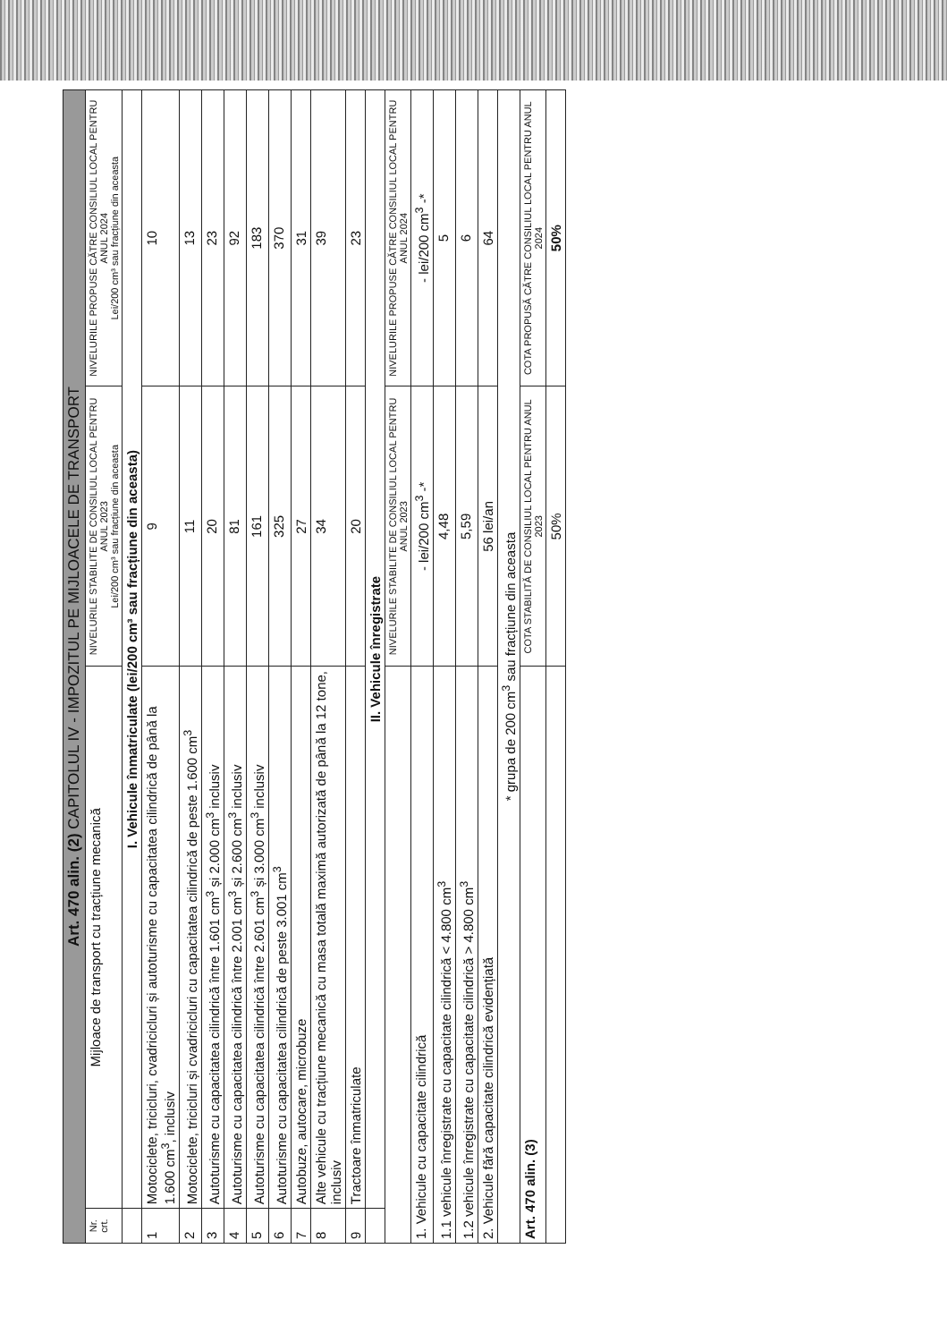| Art. 470 alin. (2) CAPITOLUL IV - IMPOZITUL PE MIJLOACELE DE TRANSPORT | | | |
| Nr. crt. | Mijloace de transport cu tracțiune mecanică | NIVELURILE STABILITE DE CONSILIUL LOCAL PENTRU ANUL 2023 Lei/200 cm³ sau fracțiune din aceasta | NIVELURILE PROPUSE CĂTRE CONSILIUL LOCAL PENTRU ANUL 2024 Lei/200 cm³ sau fracțiune din aceasta |
| | I. Vehicule înmatriculate (lei/200 cm³ sau fracțiune din aceasta) | | |
| 1 | Motociclete, tricicluri, cvadricicluri și autoturisme cu capacitatea cilindrică de până la 1.600 cm<sup>3</sup>, inclusiv | 9 | 10 |
| 2 | Motociclete, tricicluri și cvadricicluri cu capacitatea cilindrică de peste 1.600 cm<sup>3</sup> | 11 | 13 |
| 3 | Autoturisme cu capacitatea cilindrică între 1.601 cm<sup>3</sup> și 2.000 cm<sup>3</sup> inclusiv | 20 | 23 |
| 4 | Autoturisme cu capacitatea cilindrică între 2.001 cm<sup>3</sup> și 2.600 cm<sup>3</sup> inclusiv | 81 | 92 |
| 5 | Autoturisme cu capacitatea cilindrică între 2.601 cm<sup>3</sup> și 3.000 cm<sup>3</sup> inclusiv | 161 | 183 |
| 6 | Autoturisme cu capacitatea cilindrică de peste 3.001 cm<sup>3</sup> | 325 | 370 |
| 7 | Autobuze, autocare, microbuze | 27 | 31 |
| 8 | Alte vehicule cu tracțiune mecanică cu masa totală maximă autorizată de până la 12 tone, inclusiv | 34 | 39 |
| 9 | Tractoare înmatriculate | 20 | 23 |
| | II. Vehicule înregistrate | | |
| | | NIVELURILE STABILITE DE CONSILIUL LOCAL PENTRU ANUL 2023 | NIVELURILE PROPUSE CĂTRE CONSILIUL LOCAL PENTRU ANUL 2024 |
| 1. Vehicule cu capacitate cilindrică | | - lei/200 cm<sup>3</sup> -* | - lei/200 cm<sup>3</sup> -* |
| 1.1 vehicule înregistrate cu capacitate cilindrică < 4.800 cm<sup>3</sup> | | 4,48 | 5 |
| 1.2 vehicule înregistrate cu capacitate cilindrică > 4.800 cm<sup>3</sup> | | 5,59 | 6 |
| 2. Vehicule fără capacitate cilindrică evidențiată | | 56 lei/an | 64 |
| * grupa de 200 cm<sup>3</sup> sau fracțiune din aceasta | | | |
| Art. 470 alin. (3) | | COTA STABILITĂ DE CONSILIUL LOCAL PENTRU ANUL 2023 | COTA PROPUSĂ CĂTRE CONSILIUL LOCAL PENTRU ANUL 2024 |
| | | 50% | 50% |